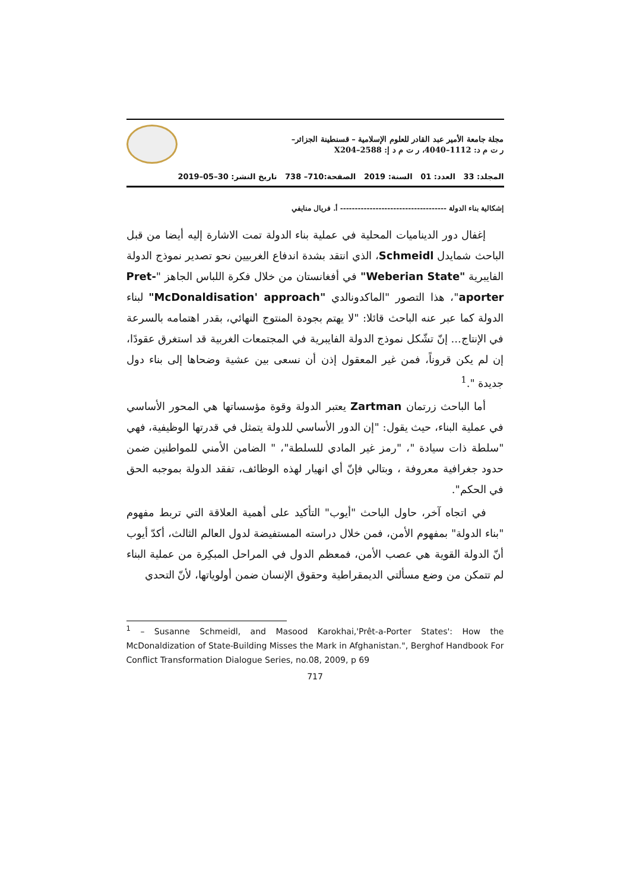مجلة جامعة الأمير عبد القادر للعلوم الإسلامية – قسنطينة الجزائر–
ر ت م د: 1112–4040، ر ت م د إ: 2588–X204
المجلد: 33 العدد: 01 السنة: 2019 الصفحة:710– 738 تاريخ النشر: 30–05–2019
إشكالية بناء الدولة ------------------------------------ أ. فريال منايفي
إغفال دور الديناميات المحلية في عملية بناء الدولة تمت الاشارة إليه أيضا من قبل الباحث شمايدل Schmeidl، الذي انتقد بشدة اندفاع الغربيين نحو تصدير نموذج الدولة الفايبرية "Weberian State" في أفغانستان من خلال فكرة اللباس الجاهز "Pret-aporter"، هذا التصور "الماكدونالدي "McDonaldisation' approach" لبناء الدولة كما عبر عنه الباحث قائلا: "لا يهتم بجودة المنتوج النهائي، بقدر اهتمامه بالسرعة في الإنتاج... إنّ تشّكل نموذج الدولة الفايبرية في المجتمعات الغربية قد استغرق عقودًا، إن لم يكن قروناً، فمن غير المعقول إذن أن نسعى بين عشية وضحاها إلى بناء دول جديدة ".<sup>1</sup>
أما الباحث زرتمان Zartman يعتبر الدولة وقوة مؤسساتها هي المحور الأساسي في عملية البناء، حيث يقول: "إن الدور الأساسي للدولة يتمثل في قدرتها الوظيفية، فهي "سلطة ذات سيادة "، "رمز غير المادي للسلطة"، " الضامن الأمني للمواطنين ضمن حدود جغرافية معروفة ، وبتالي فإنّ أي انهيار لهذه الوظائف، تفقد الدولة بموجبه الحق في الحكم".
في اتجاه آخر، حاول الباحث "أيوب" التأكيد على أهمية العلاقة التي تربط مفهوم "بناء الدولة" بمفهوم الأمن، فمن خلال دراسته المستفيضة لدول العالم الثالث، أكدّ أيوب أنّ الدولة القوية هي عصب الأمن، فمعظم الدول في المراحل المبكِرة من عملية البناء لم تتمكن من وضع مسألتي الديمقراطية وحقوق الإنسان ضمن أولوياتها، لأنّ التحدي
<sup>1</sup> – Susanne Schmeidl, and Masood Karokhai,'Prêt-a-Porter States': How the McDonaldization of State-Building Misses the Mark in Afghanistan.", Berghof Handbook For Conflict Transformation Dialogue Series, no.08, 2009, p 69
717